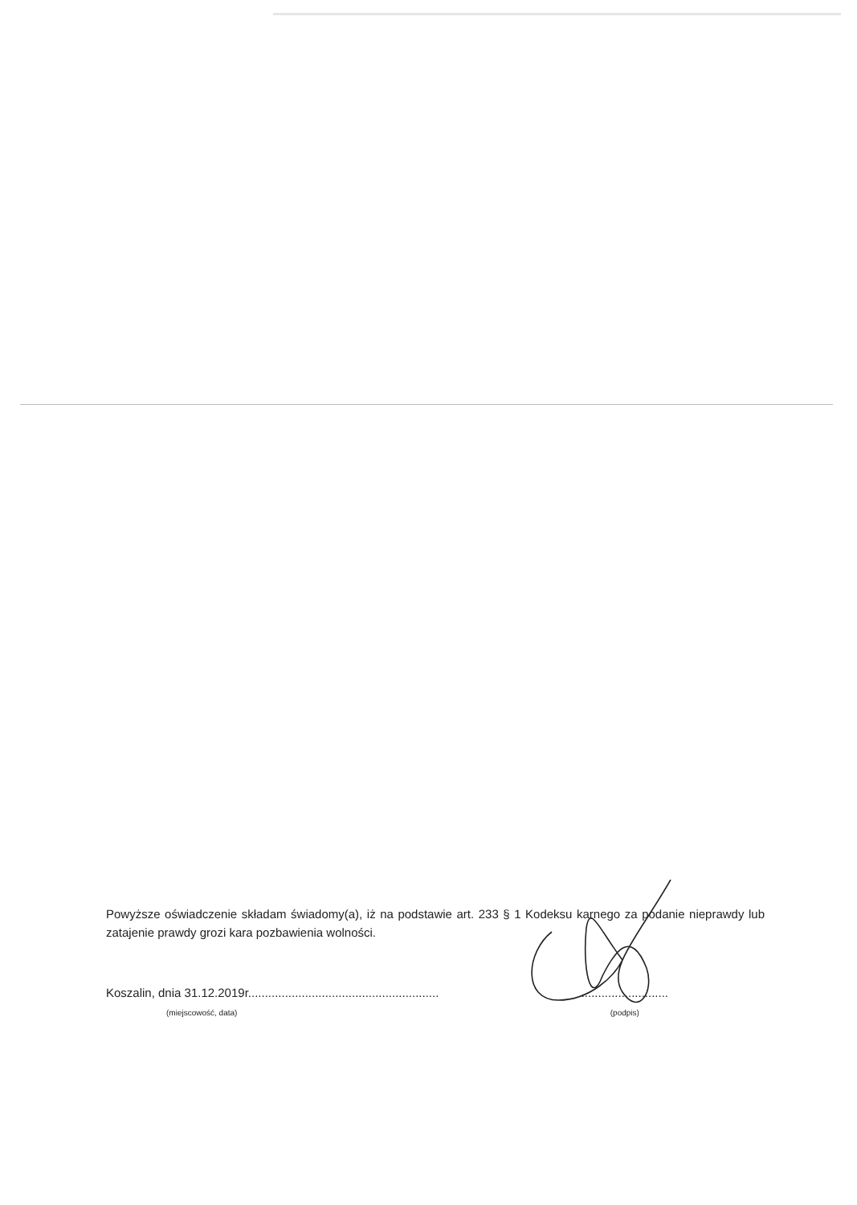Powyższe oświadczenie składam świadomy(a), iż na podstawie art. 233 § 1 Kodeksu karnego za podanie nieprawdy lub zatajenie prawdy grozi kara pozbawienia wolności.
Koszalin, dnia 31.12.2019r.........................................................
(miejscowość, data)
..........................
(podpis)